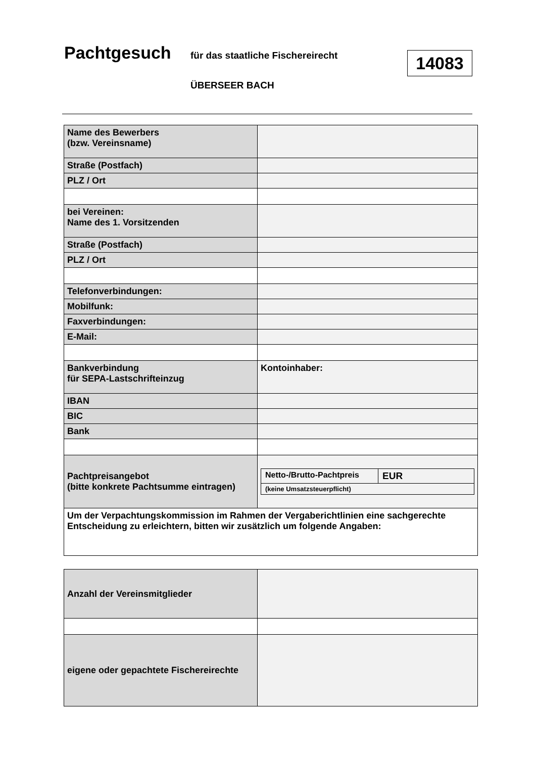Pachtgesuch für das staatliche Fischereirecht
ÜBERSEER BACH
14083
| Name des Bewerbers (bzw. Vereinsname) | |
| Straße (Postfach) | |
| PLZ / Ort | |
| bei Vereinen: Name des 1. Vorsitzenden | |
| Straße (Postfach) | |
| PLZ / Ort | |
| Telefonverbindungen: | |
| Mobilfunk: | |
| Faxverbindungen: | |
| E-Mail: | |
| Bankverbindung für SEPA-Lastschrifteinzug | Kontoinhaber: |
| IBAN | |
| BIC | |
| Bank | |
| Pachtpreisangebot (bitte konkrete Pachtsumme eintragen) | / Netto-/Brutto-Pachtpreis / EUR / / (keine Umsatzsteuerpflicht) / / |
| Um der Verpachtungskommission im Rahmen der Vergaberichtlinien eine sachgerechte Entscheidung zu erleichtern, bitten wir zusätzlich um folgende Angaben: | |
| Anzahl der Vereinsmitglieder | |
| eigene oder gepachtete Fischereirechte | |